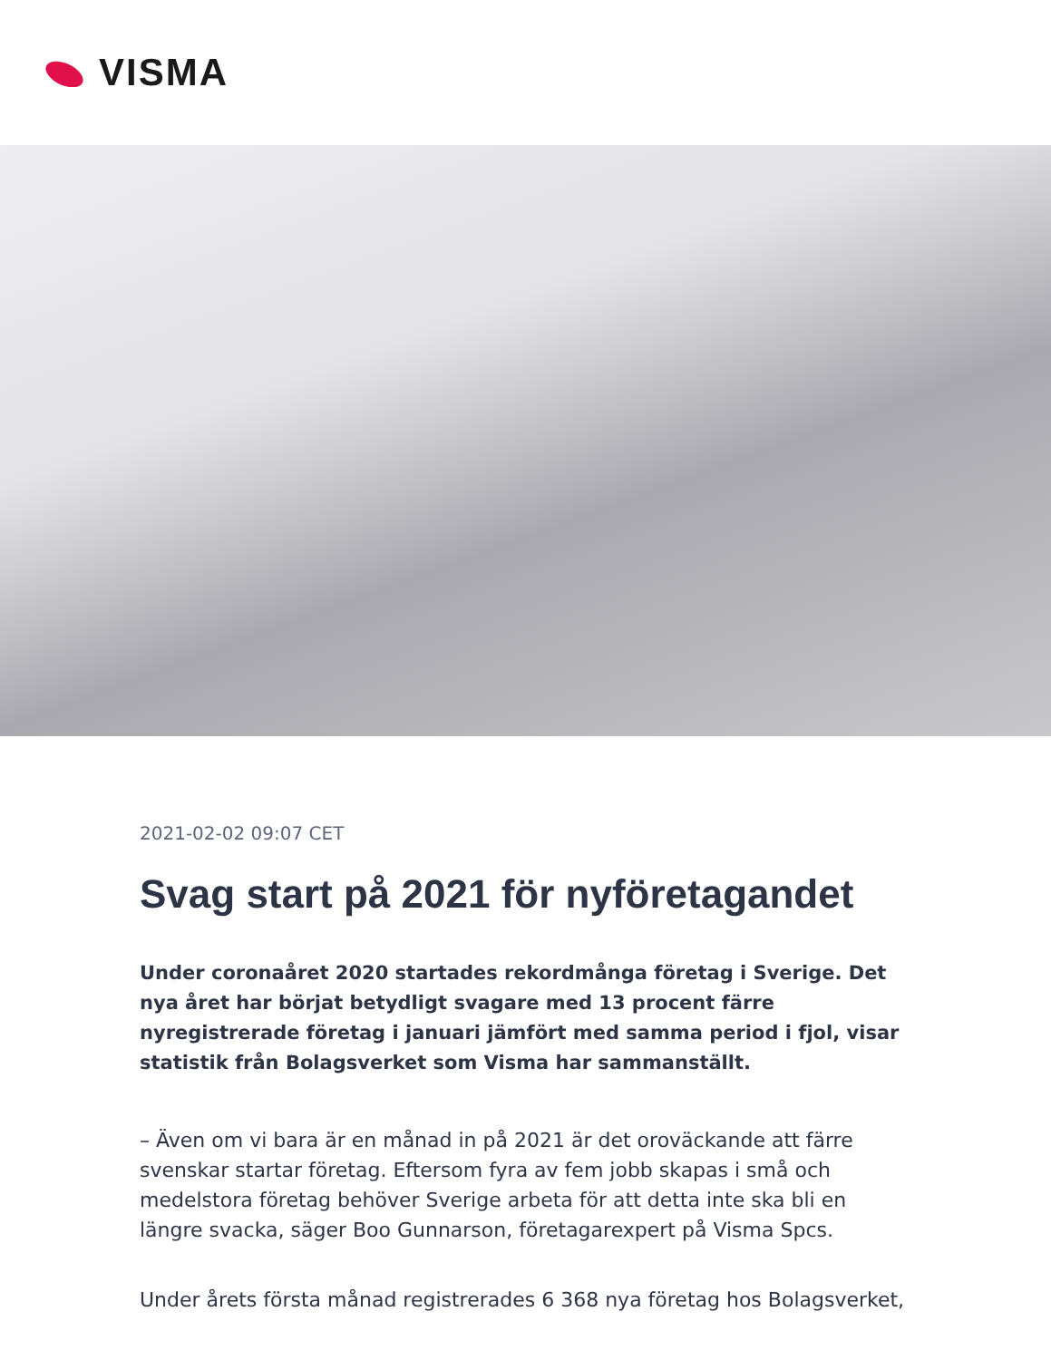VISMA
2021-02-02 09:07 CET
Svag start på 2021 för nyföretagandet
Under coronaåret 2020 startades rekordmånga företag i Sverige. Det nya året har börjat betydligt svagare med 13 procent färre nyregistrerade företag i januari jämfört med samma period i fjol, visar statistik från Bolagsverket som Visma har sammanställt.
– Även om vi bara är en månad in på 2021 är det oroväckande att färre svenskar startar företag. Eftersom fyra av fem jobb skapas i små och medelstora företag behöver Sverige arbeta för att detta inte ska bli en längre svacka, säger Boo Gunnarson, företagarexpert på Visma Spcs.
Under årets första månad registrerades 6 368 nya företag hos Bolagsverket,